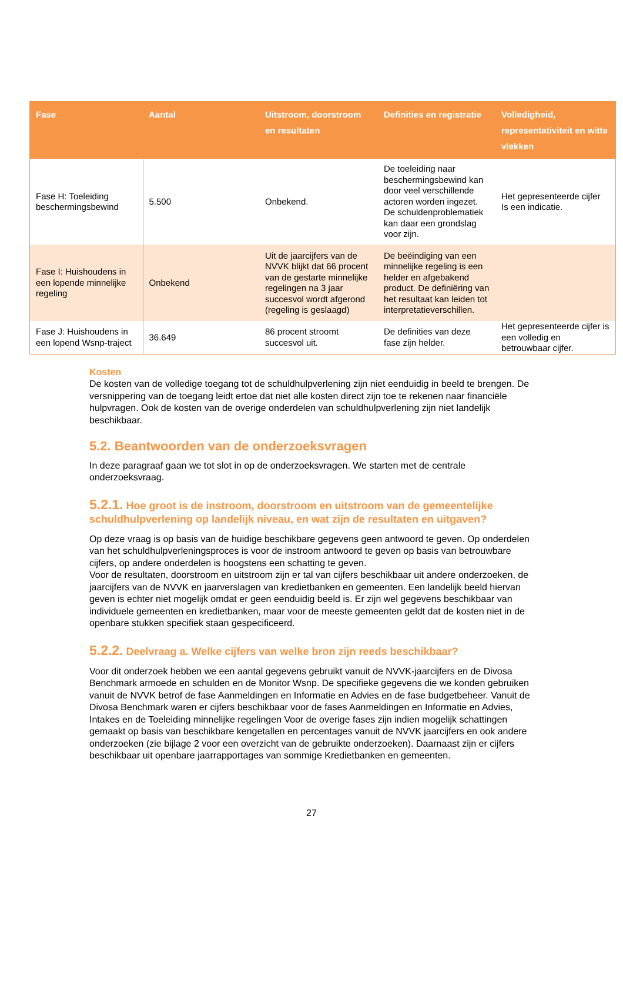| Fase | Aantal | Uitstroom, doorstroom en resultaten | Definities en registratie | Volledigheid, representativiteit en witte vlekken |
| --- | --- | --- | --- | --- |
| Fase H: Toeleiding beschermingsbewind | 5.500 | Onbekend. | De toeleiding naar beschermingsbewind kan door veel verschillende actoren worden ingezet. De schuldenproblematiek kan daar een grondslag voor zijn. | Het gepresenteerde cijfer Is een indicatie. |
| Fase I: Huishoudens in een lopende minnelijke regeling | Onbekend | Uit de jaarcijfers van de NVVK blijkt dat 66 procent van de gestarte minnelijke regelingen na 3 jaar succesvol wordt afgerond (regeling is geslaagd) | De beëindiging van een minnelijke regeling is een helder en afgebakend product. De definiëring van het resultaat kan leiden tot interpretatieverschillen. | |
| Fase J: Huishoudens in een lopend Wsnp-traject | 36.649 | 86 procent stroomt succesvol uit. | De definities van deze fase zijn helder. | Het gepresenteerde cijfer is een volledig en betrouwbaar cijfer. |
Kosten
De kosten van de volledige toegang tot de schuldhulpverlening zijn niet eenduidig in beeld te brengen. De versnippering van de toegang leidt ertoe dat niet alle kosten direct zijn toe te rekenen naar financiële hulpvragen. Ook de kosten van de overige onderdelen van schuldhulpverlening zijn niet landelijk beschikbaar.
5.2. Beantwoorden van de onderzoeksvragen
In deze paragraaf gaan we tot slot in op de onderzoeksvragen. We starten met de centrale onderzoeksvraag.
5.2.1. Hoe groot is de instroom, doorstroom en uitstroom van de gemeentelijke schuldhulpverlening op landelijk niveau, en wat zijn de resultaten en uitgaven?
Op deze vraag is op basis van de huidige beschikbare gegevens geen antwoord te geven. Op onderdelen van het schuldhulpverleningsproces is voor de instroom antwoord te geven op basis van betrouwbare cijfers, op andere onderdelen is hoogstens een schatting te geven.
Voor de resultaten, doorstroom en uitstroom zijn er tal van cijfers beschikbaar uit andere onderzoeken, de jaarcijfers van de NVVK en jaarverslagen van kredietbanken en gemeenten. Een landelijk beeld hiervan geven is echter niet mogelijk omdat er geen eenduidig beeld is. Er zijn wel gegevens beschikbaar van individuele gemeenten en kredietbanken, maar voor de meeste gemeenten geldt dat de kosten niet in de openbare stukken specifiek staan gespecificeerd.
5.2.2. Deelvraag a. Welke cijfers van welke bron zijn reeds beschikbaar?
Voor dit onderzoek hebben we een aantal gegevens gebruikt vanuit de NVVK-jaarcijfers en de Divosa Benchmark armoede en schulden en de Monitor Wsnp. De specifieke gegevens die we konden gebruiken vanuit de NVVK betrof de fase Aanmeldingen en Informatie en Advies en de fase budgetbeheer. Vanuit de Divosa Benchmark waren er cijfers beschikbaar voor de fases Aanmeldingen en Informatie en Advies, Intakes en de Toeleiding minnelijke regelingen Voor de overige fases zijn indien mogelijk schattingen gemaakt op basis van beschikbare kengetallen en percentages vanuit de NVVK jaarcijfers en ook andere onderzoeken (zie bijlage 2 voor een overzicht van de gebruikte onderzoeken). Daarnaast zijn er cijfers beschikbaar uit openbare jaarrapportages van sommige Kredietbanken en gemeenten.
27